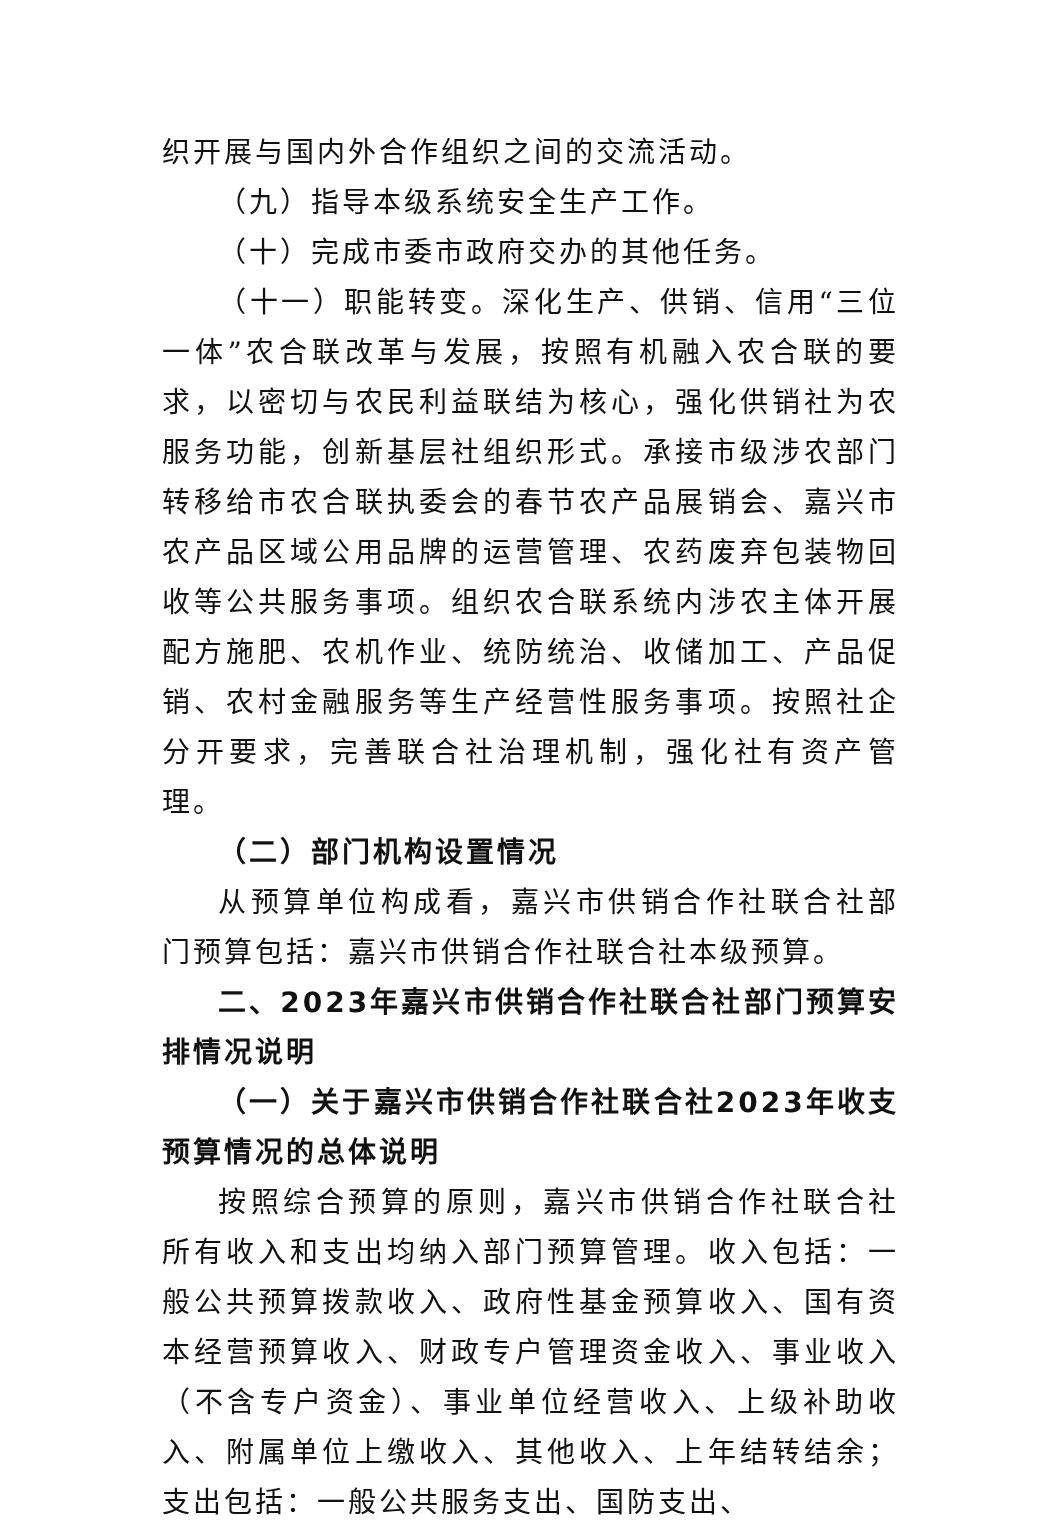织开展与国内外合作组织之间的交流活动。
（九）指导本级系统安全生产工作。
（十）完成市委市政府交办的其他任务。
（十一）职能转变。深化生产、供销、信用“三位一体”农合联改革与发展，按照有机融入农合联的要求，以密切与农民利益联结为核心，强化供销社为农服务功能，创新基层社组织形式。承接市级涉农部门转移给市农合联执委会的春节农产品展销会、嘉兴市农产品区域公用品牌的运营管理、农药废弃包装物回收等公共服务事项。组织农合联系统内涉农主体开展配方施肥、农机作业、统防统治、收储加工、产品促销、农村金融服务等生产经营性服务事项。按照社企分开要求，完善联合社治理机制，强化社有资产管理。
（二）部门机构设置情况
从预算单位构成看，嘉兴市供销合作社联合社部门预算包括：嘉兴市供销合作社联合社本级预算。
二、2023年嘉兴市供销合作社联合社部门预算安排情况说明
（一）关于嘉兴市供销合作社联合社2023年收支预算情况的总体说明
按照综合预算的原则，嘉兴市供销合作社联合社所有收入和支出均纳入部门预算管理。收入包括：一般公共预算拨款收入、政府性基金预算收入、国有资本经营预算收入、财政专户管理资金收入、事业收入（不含专户资金）、事业单位经营收入、上级补助收入、附属单位上缴收入、其他收入、上年结转结余；支出包括：一般公共服务支出、国防支出、